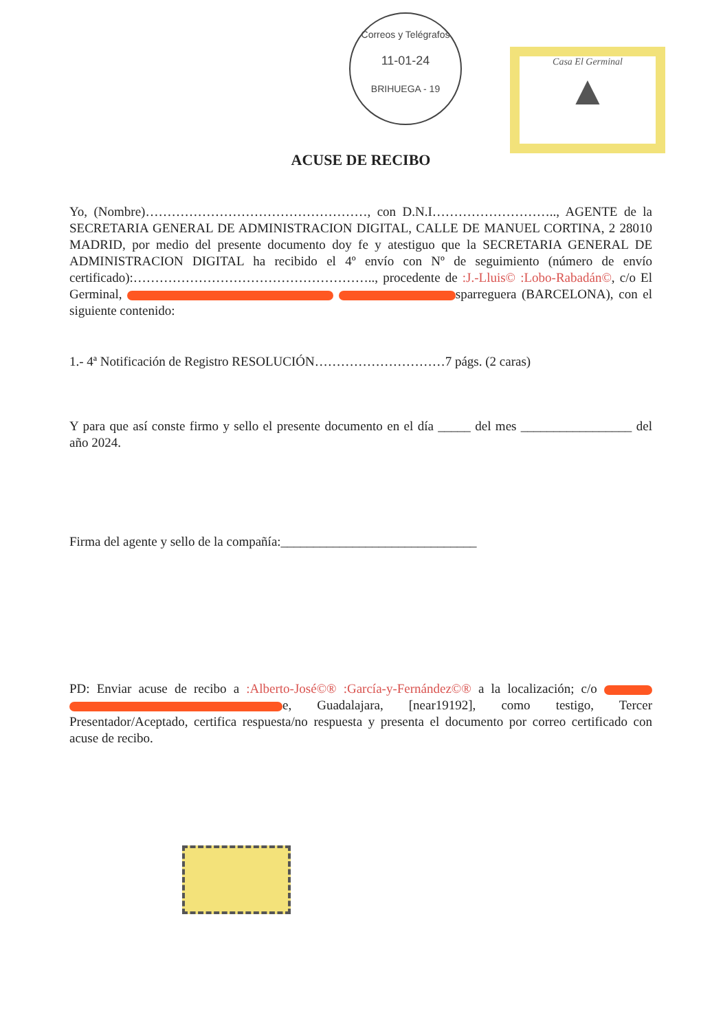Correos y Telégrafos
11-01-24
BRIHUEGA - 19
Casa El Germinal
▲
ACUSE DE RECIBO
Yo, (Nombre)……………………………………………, con D.N.I……………………….., AGENTE de la SECRETARIA GENERAL DE ADMINISTRACION DIGITAL, CALLE DE MANUEL CORTINA, 2 28010 MADRID, por medio del presente documento doy fe y atestiguo que la SECRETARIA GENERAL DE ADMINISTRACION DIGITAL ha recibido el 4º envío con Nº de seguimiento (número de envío certificado):……………………………………………….., procedente de :J.-Lluis© :Lobo-Rabadán©, c/o El Germinal, sparreguera (BARCELONA), con el siguiente contenido:
1.- 4ª Notificación de Registro RESOLUCIÓN…………………………7 págs. (2 caras)
Y para que así conste firmo y sello el presente documento en el día _____ del mes _________________ del año 2024.
Firma del agente y sello de la compañía:______________________________
PD: Enviar acuse de recibo a :Alberto-José©® :García-y-Fernández©® a la localización; c/o e, Guadalajara, [near19192], como testigo, Tercer Presentador/Aceptado, certifica respuesta/no respuesta y presenta el documento por correo certificado con acuse de recibo.